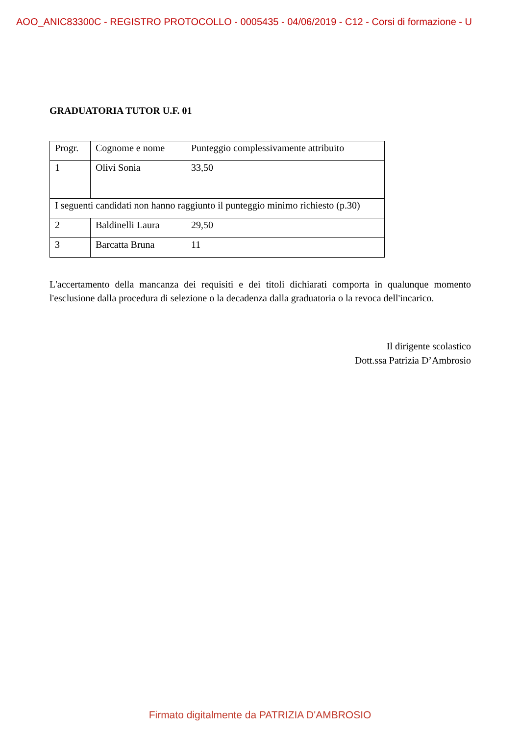AOO_ANIC83300C - REGISTRO PROTOCOLLO - 0005435 - 04/06/2019 - C12 - Corsi di formazione - U
GRADUATORIA TUTOR U.F. 01
| Progr. | Cognome e nome | Punteggio complessivamente attribuito |
| 1 | Olivi Sonia | 33,50 |
| I seguenti candidati non hanno raggiunto il punteggio minimo richiesto (p.30) | | |
| 2 | Baldinelli Laura | 29,50 |
| 3 | Barcatta Bruna | 11 |
L'accertamento della mancanza dei requisiti e dei titoli dichiarati comporta in qualunque momento l'esclusione dalla procedura di selezione o la decadenza dalla graduatoria o la revoca dell'incarico.
Il dirigente scolastico
Dott.ssa Patrizia D’Ambrosio
Firmato digitalmente da PATRIZIA D'AMBROSIO